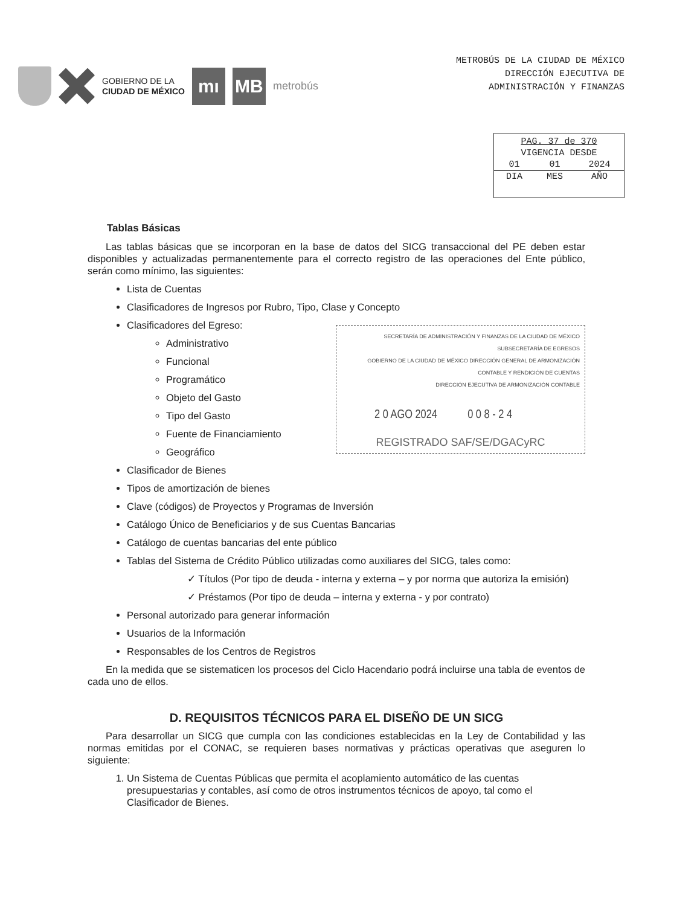GOBIERNO DE LA
CIUDAD DE MÉXICO
mı MB
metrobús
METROBÚS DE LA CIUDAD DE MÉXICO
DIRECCIÓN EJECUTIVA DE
ADMINISTRACIÓN Y FINANZAS
| PAG. 37 de 370 | | |
| VIGENCIA DESDE | | |
| 01 | 01 | 2024 |
| DIA | MES | AÑO |
Tablas Básicas
Las tablas básicas que se incorporan en la base de datos del SICG transaccional del PE deben estar disponibles y actualizadas permanentemente para el correcto registro de las operaciones del Ente público, serán como mínimo, las siguientes:
Lista de Cuentas
Clasificadores de Ingresos por Rubro, Tipo, Clase y Concepto
Clasificadores del Egreso:
SECRETARÍA DE ADMINISTRACIÓN Y FINANZAS DE LA CIUDAD DE MÉXICO
SUBSECRETARÍA DE EGRESOS
GOBIERNO DE LA CIUDAD DE MÉXICO DIRECCIÓN GENERAL DE ARMONIZACIÓN CONTABLE Y RENDICIÓN DE CUENTAS
DIRECCIÓN EJECUTIVA DE ARMONIZACIÓN CONTABLE
2 0 AGO 2024 0 0 8 - 2 4
REGISTRADO SAF/SE/DGACyRC
Administrativo
Funcional
Programático
Objeto del Gasto
Tipo del Gasto
Fuente de Financiamiento
Geográfico
Clasificador de Bienes
Tipos de amortización de bienes
Clave (códigos) de Proyectos y Programas de Inversión
Catálogo Único de Beneficiarios y de sus Cuentas Bancarias
Catálogo de cuentas bancarias del ente público
Tablas del Sistema de Crédito Público utilizadas como auxiliares del SICG, tales como:
✓ Títulos (Por tipo de deuda - interna y externa – y por norma que autoriza la emisión)
✓ Préstamos (Por tipo de deuda – interna y externa - y por contrato)
Personal autorizado para generar información
Usuarios de la Información
Responsables de los Centros de Registros
En la medida que se sistematicen los procesos del Ciclo Hacendario podrá incluirse una tabla de eventos de cada uno de ellos.
D. REQUISITOS TÉCNICOS PARA EL DISEÑO DE UN SICG
Para desarrollar un SICG que cumpla con las condiciones establecidas en la Ley de Contabilidad y las normas emitidas por el CONAC, se requieren bases normativas y prácticas operativas que aseguren lo siguiente:
1. Un Sistema de Cuentas Públicas que permita el acoplamiento automático de las cuentas presupuestarias y contables, así como de otros instrumentos técnicos de apoyo, tal como el Clasificador de Bienes.